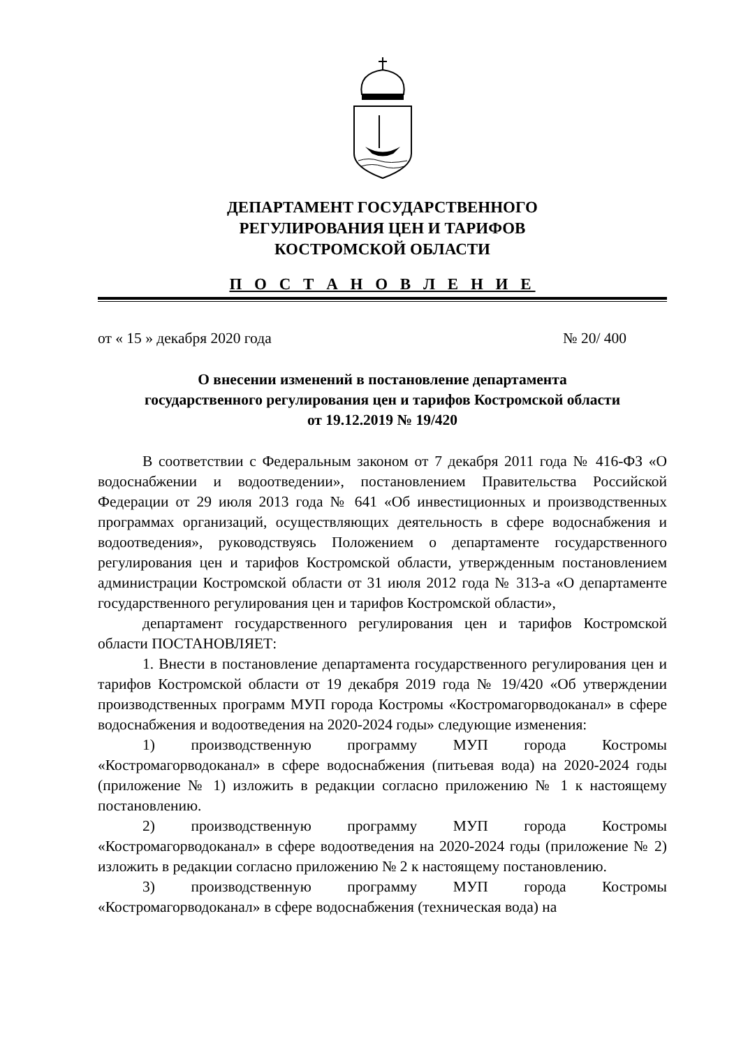ДЕПАРТАМЕНТ ГОСУДАРСТВЕННОГО
РЕГУЛИРОВАНИЯ ЦЕН И ТАРИФОВ
КОСТРОМСКОЙ ОБЛАСТИ
П О С Т А Н О В Л Е Н И Е
от « 15 » декабря 2020 года № 20/ 400
О внесении изменений в постановление департамента
государственного регулирования цен и тарифов Костромской области
от 19.12.2019 № 19/420
В соответствии с Федеральным законом от 7 декабря 2011 года № 416-ФЗ «О водоснабжении и водоотведении», постановлением Правительства Российской Федерации от 29 июля 2013 года № 641 «Об инвестиционных и производственных программах организаций, осуществляющих деятельность в сфере водоснабжения и водоотведения», руководствуясь Положением о департаменте государственного регулирования цен и тарифов Костромской области, утвержденным постановлением администрации Костромской области от 31 июля 2012 года № 313-а «О департаменте государственного регулирования цен и тарифов Костромской области»,
департамент государственного регулирования цен и тарифов Костромской области ПОСТАНОВЛЯЕТ:
1. Внести в постановление департамента государственного регулирования цен и тарифов Костромской области от 19 декабря 2019 года № 19/420 «Об утверждении производственных программ МУП города Костромы «Костромагорводоканал» в сфере водоснабжения и водоотведения на 2020-2024 годы» следующие изменения:
1) производственную программу МУП города Костромы «Костромагорводоканал» в сфере водоснабжения (питьевая вода) на 2020-2024 годы (приложение № 1) изложить в редакции согласно приложению № 1 к настоящему постановлению.
2) производственную программу МУП города Костромы «Костромагорводоканал» в сфере водоотведения на 2020-2024 годы (приложение № 2) изложить в редакции согласно приложению № 2 к настоящему постановлению.
3) производственную программу МУП города Костромы «Костромагорводоканал» в сфере водоснабжения (техническая вода) на